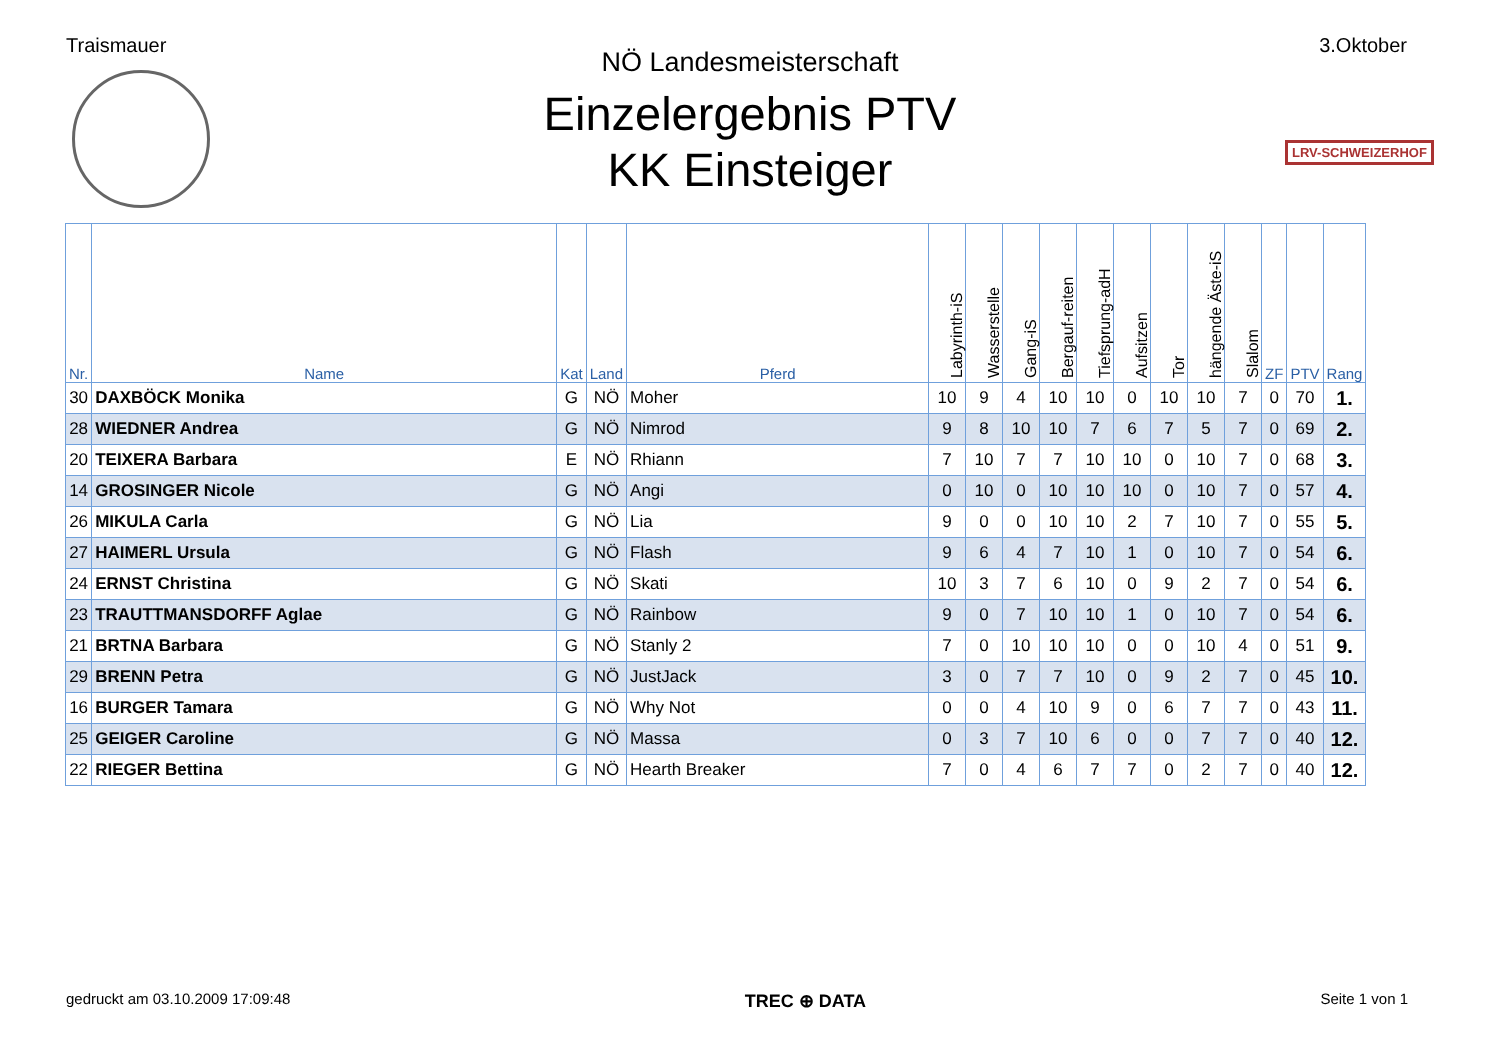Traismauer 3.Oktober
LRV-SCHWEIZERHOF
NÖ Landesmeisterschaft
Einzelergebnis PTV
KK Einsteiger
| Nr. | Name | Kat | Land | Pferd | Labyrinth-iS | Wasserstelle | Gang-iS | Bergauf-reiten | Tiefsprung-adH | Aufsitzen | Tor | hängende Äste-iS | Slalom | ZF | PTV | Rang |
| --- | --- | --- | --- | --- | --- | --- | --- | --- | --- | --- | --- | --- | --- | --- | --- | --- |
| 30 | DAXBÖCK Monika | G | NÖ | Moher | 10 | 9 | 4 | 10 | 10 | 0 | 10 | 10 | 7 | 0 | 70 | 1. |
| 28 | WIEDNER Andrea | G | NÖ | Nimrod | 9 | 8 | 10 | 10 | 7 | 6 | 7 | 5 | 7 | 0 | 69 | 2. |
| 20 | TEIXERA Barbara | E | NÖ | Rhiann | 7 | 10 | 7 | 7 | 10 | 10 | 0 | 10 | 7 | 0 | 68 | 3. |
| 14 | GROSINGER Nicole | G | NÖ | Angi | 0 | 10 | 0 | 10 | 10 | 10 | 0 | 10 | 7 | 0 | 57 | 4. |
| 26 | MIKULA Carla | G | NÖ | Lia | 9 | 0 | 0 | 10 | 10 | 2 | 7 | 10 | 7 | 0 | 55 | 5. |
| 27 | HAIMERL Ursula | G | NÖ | Flash | 9 | 6 | 4 | 7 | 10 | 1 | 0 | 10 | 7 | 0 | 54 | 6. |
| 24 | ERNST Christina | G | NÖ | Skati | 10 | 3 | 7 | 6 | 10 | 0 | 9 | 2 | 7 | 0 | 54 | 6. |
| 23 | TRAUTTMANSDORFF Aglae | G | NÖ | Rainbow | 9 | 0 | 7 | 10 | 10 | 1 | 0 | 10 | 7 | 0 | 54 | 6. |
| 21 | BRTNA Barbara | G | NÖ | Stanly 2 | 7 | 0 | 10 | 10 | 10 | 0 | 0 | 10 | 4 | 0 | 51 | 9. |
| 29 | BRENN Petra | G | NÖ | JustJack | 3 | 0 | 7 | 7 | 10 | 0 | 9 | 2 | 7 | 0 | 45 | 10. |
| 16 | BURGER Tamara | G | NÖ | Why Not | 0 | 0 | 4 | 10 | 9 | 0 | 6 | 7 | 7 | 0 | 43 | 11. |
| 25 | GEIGER Caroline | G | NÖ | Massa | 0 | 3 | 7 | 10 | 6 | 0 | 0 | 7 | 7 | 0 | 40 | 12. |
| 22 | RIEGER Bettina | G | NÖ | Hearth Breaker | 7 | 0 | 4 | 6 | 7 | 7 | 0 | 2 | 7 | 0 | 40 | 12. |
gedruckt am 03.10.2009 17:09:48 TREC ⊕ DATA Seite 1 von 1